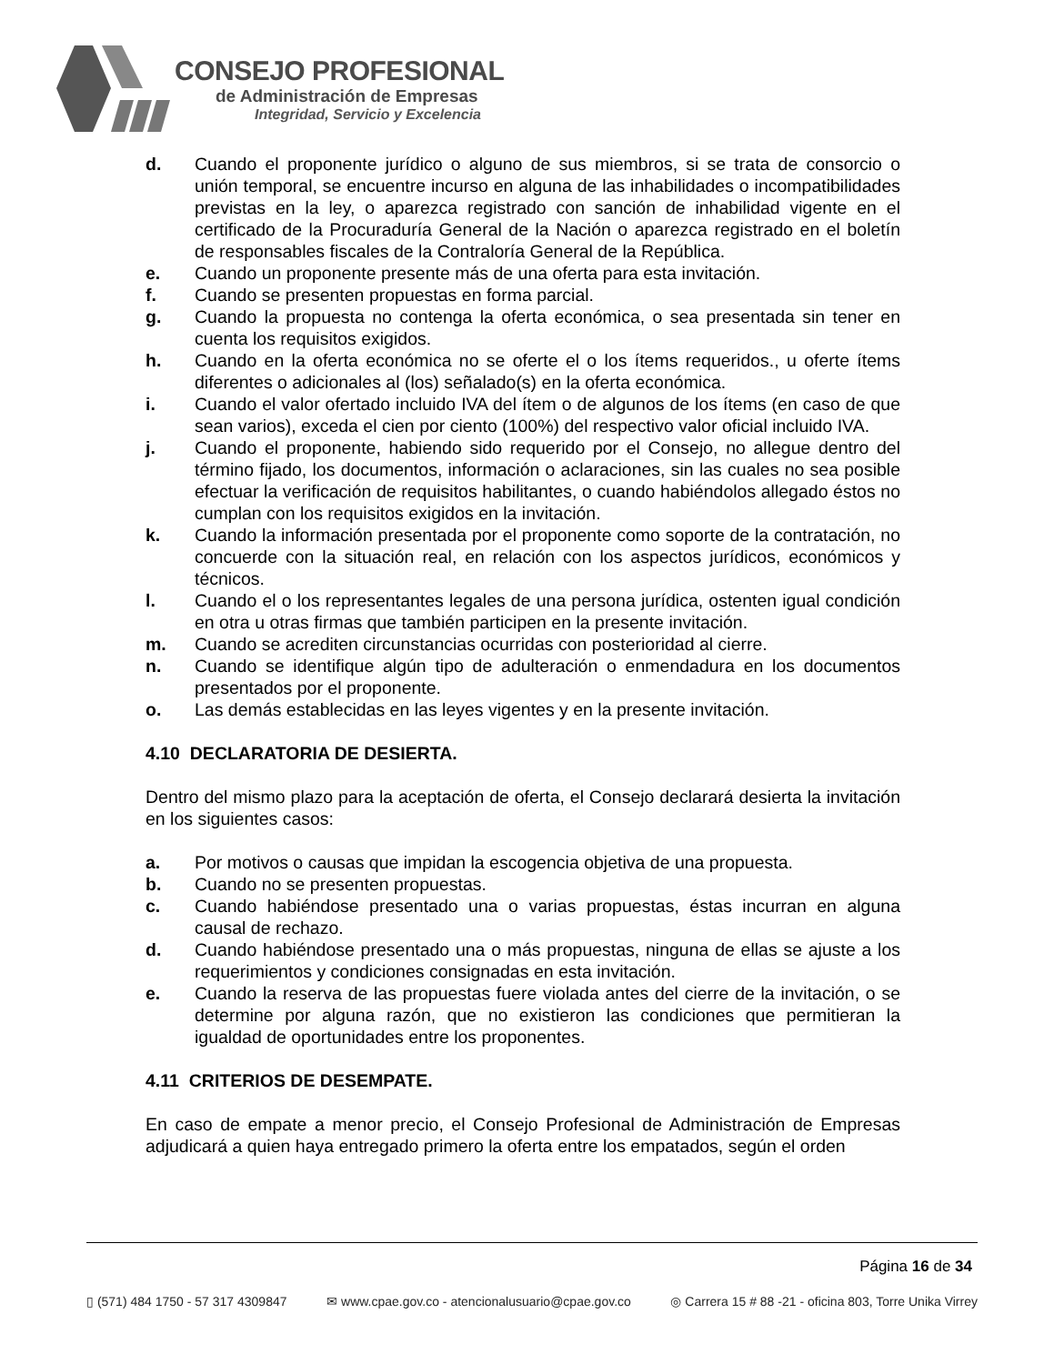CONSEJO PROFESIONAL
de Administración de Empresas
Integridad, Servicio y Excelencia
d. Cuando el proponente jurídico o alguno de sus miembros, si se trata de consorcio o unión temporal, se encuentre incurso en alguna de las inhabilidades o incompatibilidades previstas en la ley, o aparezca registrado con sanción de inhabilidad vigente en el certificado de la Procuraduría General de la Nación o aparezca registrado en el boletín de responsables fiscales de la Contraloría General de la República.
e. Cuando un proponente presente más de una oferta para esta invitación.
f. Cuando se presenten propuestas en forma parcial.
g. Cuando la propuesta no contenga la oferta económica, o sea presentada sin tener en cuenta los requisitos exigidos.
h. Cuando en la oferta económica no se oferte el o los ítems requeridos., u oferte ítems diferentes o adicionales al (los) señalado(s) en la oferta económica.
i. Cuando el valor ofertado incluido IVA del ítem o de algunos de los ítems (en caso de que sean varios), exceda el cien por ciento (100%) del respectivo valor oficial incluido IVA.
j. Cuando el proponente, habiendo sido requerido por el Consejo, no allegue dentro del término fijado, los documentos, información o aclaraciones, sin las cuales no sea posible efectuar la verificación de requisitos habilitantes, o cuando habiéndolos allegado éstos no cumplan con los requisitos exigidos en la invitación.
k. Cuando la información presentada por el proponente como soporte de la contratación, no concuerde con la situación real, en relación con los aspectos jurídicos, económicos y técnicos.
l. Cuando el o los representantes legales de una persona jurídica, ostenten igual condición en otra u otras firmas que también participen en la presente invitación.
m. Cuando se acrediten circunstancias ocurridas con posterioridad al cierre.
n. Cuando se identifique algún tipo de adulteración o enmendadura en los documentos presentados por el proponente.
o. Las demás establecidas en las leyes vigentes y en la presente invitación.
4.10 DECLARATORIA DE DESIERTA.
Dentro del mismo plazo para la aceptación de oferta, el Consejo declarará desierta la invitación en los siguientes casos:
a. Por motivos o causas que impidan la escogencia objetiva de una propuesta.
b. Cuando no se presenten propuestas.
c. Cuando habiéndose presentado una o varias propuestas, éstas incurran en alguna causal de rechazo.
d. Cuando habiéndose presentado una o más propuestas, ninguna de ellas se ajuste a los requerimientos y condiciones consignadas en esta invitación.
e. Cuando la reserva de las propuestas fuere violada antes del cierre de la invitación, o se determine por alguna razón, que no existieron las condiciones que permitieran la igualdad de oportunidades entre los proponentes.
4.11 CRITERIOS DE DESEMPATE.
En caso de empate a menor precio, el Consejo Profesional de Administración de Empresas adjudicará a quien haya entregado primero la oferta entre los empatados, según el orden
Página 16 de 34
▯ (571) 484 1750 - 57 317 4309847 ✉ www.cpae.gov.co - atencionalusuario@cpae.gov.co ◎ Carrera 15 # 88 -21 - oficina 803, Torre Unika Virrey